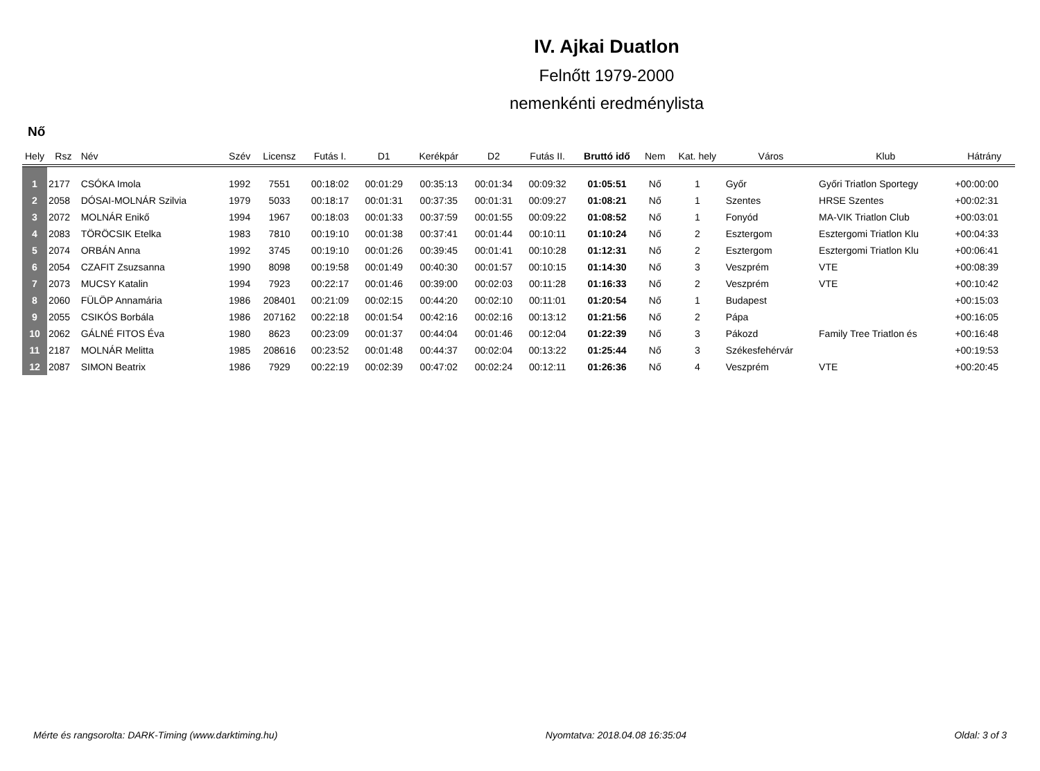IV. Ajkai Duatlon
Felnőtt 1979-2000
nemenkénti eredménylista
Nő
| Hely | Rsz | Név | Szév | Licensz | Futás I. | D1 | Kerékpár | D2 | Futás II. | Bruttó idő | Nem | Kat. hely | Város | Klub | Hátrány |
| --- | --- | --- | --- | --- | --- | --- | --- | --- | --- | --- | --- | --- | --- | --- | --- |
| 1 | 2177 | CSÓKA Imola | 1992 | 7551 | 00:18:02 | 00:01:29 | 00:35:13 | 00:01:34 | 00:09:32 | 01:05:51 | Nő | 1 | Győr | Győri Triatlon Sportegy | +00:00:00 |
| 2 | 2058 | DÓSAI-MOLNÁR Szilvia | 1979 | 5033 | 00:18:17 | 00:01:31 | 00:37:35 | 00:01:31 | 00:09:27 | 01:08:21 | Nő | 1 | Szentes | HRSE Szentes | +00:02:31 |
| 3 | 2072 | MOLNÁR Enikő | 1994 | 1967 | 00:18:03 | 00:01:33 | 00:37:59 | 00:01:55 | 00:09:22 | 01:08:52 | Nő | 1 | Fonyód | MA-VIK Triatlon Club | +00:03:01 |
| 4 | 2083 | TÖRÖCSIK Etelka | 1983 | 7810 | 00:19:10 | 00:01:38 | 00:37:41 | 00:01:44 | 00:10:11 | 01:10:24 | Nő | 2 | Esztergom | Esztergomi Triatlon Klu | +00:04:33 |
| 5 | 2074 | ORBÁN Anna | 1992 | 3745 | 00:19:10 | 00:01:26 | 00:39:45 | 00:01:41 | 00:10:28 | 01:12:31 | Nő | 2 | Esztergom | Esztergomi Triatlon Klu | +00:06:41 |
| 6 | 2054 | CZAFIT Zsuzsanna | 1990 | 8098 | 00:19:58 | 00:01:49 | 00:40:30 | 00:01:57 | 00:10:15 | 01:14:30 | Nő | 3 | Veszprém | VTE | +00:08:39 |
| 7 | 2073 | MUCSY Katalin | 1994 | 7923 | 00:22:17 | 00:01:46 | 00:39:00 | 00:02:03 | 00:11:28 | 01:16:33 | Nő | 2 | Veszprém | VTE | +00:10:42 |
| 8 | 2060 | FÜLÖP Annamária | 1986 | 208401 | 00:21:09 | 00:02:15 | 00:44:20 | 00:02:10 | 00:11:01 | 01:20:54 | Nő | 1 | Budapest | | +00:15:03 |
| 9 | 2055 | CSIKÓS Borbála | 1986 | 207162 | 00:22:18 | 00:01:54 | 00:42:16 | 00:02:16 | 00:13:12 | 01:21:56 | Nő | 2 | Pápa | | +00:16:05 |
| 10 | 2062 | GÁLNÉ FITOS Éva | 1980 | 8623 | 00:23:09 | 00:01:37 | 00:44:04 | 00:01:46 | 00:12:04 | 01:22:39 | Nő | 3 | Pákozd | Family Tree Triatlon és | +00:16:48 |
| 11 | 2187 | MOLNÁR Melitta | 1985 | 208616 | 00:23:52 | 00:01:48 | 00:44:37 | 00:02:04 | 00:13:22 | 01:25:44 | Nő | 3 | Székesfehérvár | | +00:19:53 |
| 12 | 2087 | SIMON Beatrix | 1986 | 7929 | 00:22:19 | 00:02:39 | 00:47:02 | 00:02:24 | 00:12:11 | 01:26:36 | Nő | 4 | Veszprém | VTE | +00:20:45 |
Mérte és rangsorolta: DARK-Timing (www.darktiming.hu) Nyomtatva: 2018.04.08 16:35:04 Oldal: 3 of 3